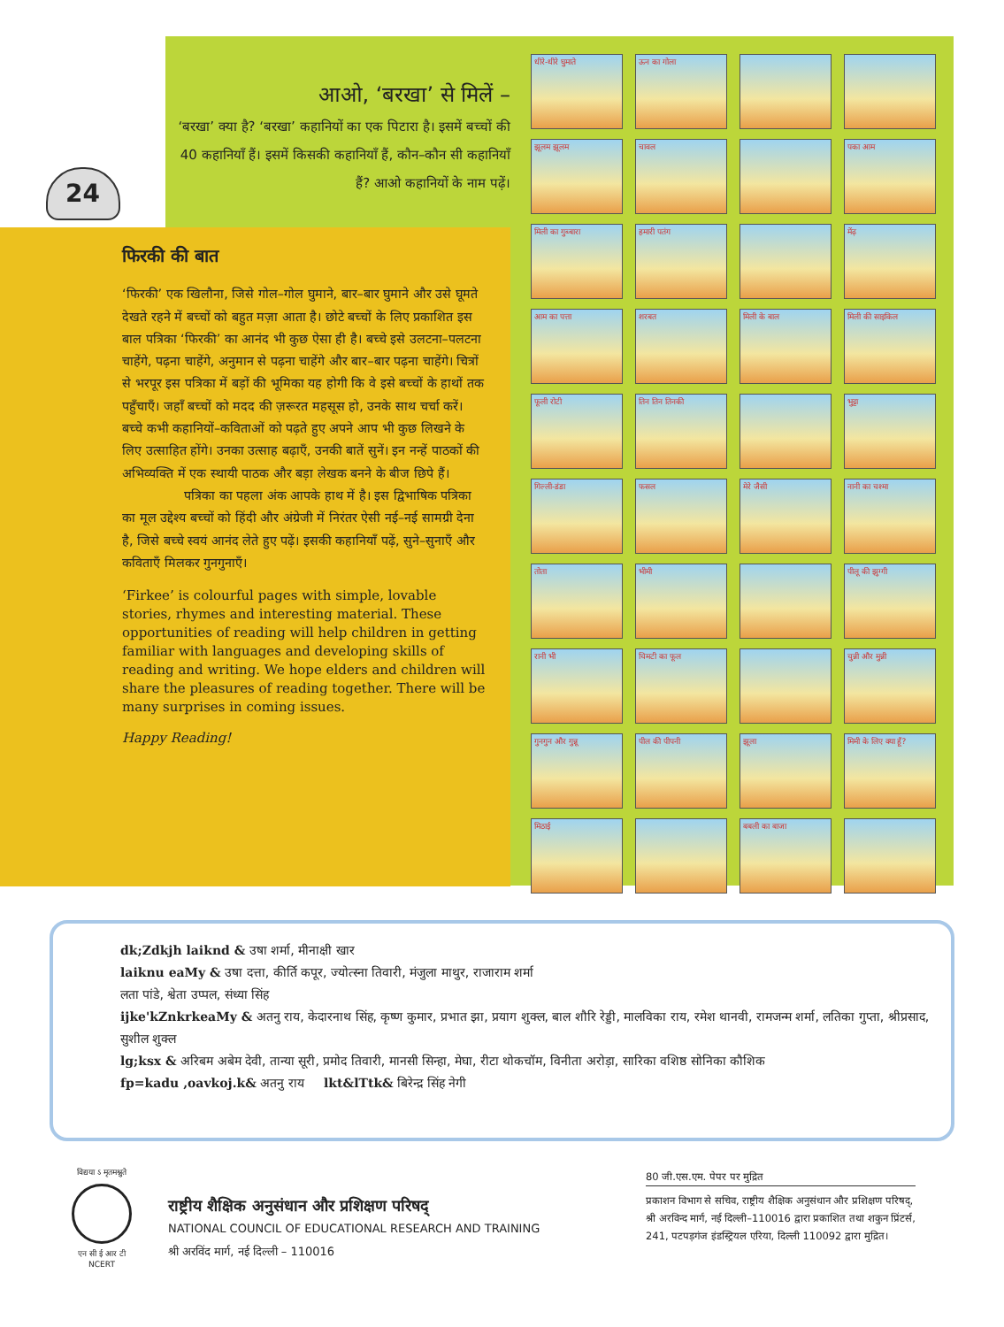24
आओ, ‘बरखा’ से मिलें –
‘बरखा’ क्या है? ‘बरखा’ कहानियों का एक पिटारा है। इसमें बच्चों की 40 कहानियाँ हैं। इसमें किसकी कहानियाँ हैं, कौन–कौन सी कहानियाँ हैं? आओ कहानियों के नाम पढ़ें।
फिरकी की बात
‘फिरकी’ एक खिलौना, जिसे गोल–गोल घुमाने, बार–बार घुमाने और उसे घूमते देखते रहने में बच्चों को बहुत मज़ा आता है। छोटे बच्चों के लिए प्रकाशित इस बाल पत्रिका ‘फिरकी’ का आनंद भी कुछ ऐसा ही है। बच्चे इसे उलटना–पलटना चाहेंगे, पढ़ना चाहेंगे, अनुमान से पढ़ना चाहेंगे और बार–बार पढ़ना चाहेंगे। चित्रों से भरपूर इस पत्रिका में बड़ों की भूमिका यह होगी कि वे इसे बच्चों के हाथों तक पहुँचाएँ। जहाँ बच्चों को मदद की ज़रूरत महसूस हो, उनके साथ चर्चा करें। बच्चे कभी कहानियों–कविताओं को पढ़ते हुए अपने आप भी कुछ लिखने के लिए उत्साहित होंगे। उनका उत्साह बढ़ाएँ, उनकी बातें सुनें। इन नन्हें पाठकों की अभिव्यक्ति में एक स्थायी पाठक और बड़ा लेखक बनने के बीज छिपे हैं।
पत्रिका का पहला अंक आपके हाथ में है। इस द्विभाषिक पत्रिका का मूल उद्देश्य बच्चों को हिंदी और अंग्रेजी में निरंतर ऐसी नई–नई सामग्री देना है, जिसे बच्चे स्वयं आनंद लेते हुए पढ़ें। इसकी कहानियाँ पढ़ें, सुने–सुनाएँ और कविताएँ मिलकर गुनगुनाएँ।
‘Firkee’ is colourful pages with simple, lovable stories, rhymes and interesting material. These opportunities of reading will help children in getting familiar with languages and developing skills of reading and writing. We hope elders and children will share the pleasures of reading together. There will be many surprises in coming issues.
Happy Reading!
धीरे-धीरे घुमाते
ऊन का गोला
झूलम झूलम
चावल
पका आम
मिली का गुब्बारा
हमारी पतंग
मेंढ़
आम का पत्ता
शरबत
मिली के बाल
मिली की साइकिल
फूली रोटी
तिन तिन तिनकी
भुट्टा
गिल्ली-डंडा
फसल
मेरे जैसी
नानी का चश्मा
तोता
भीमी
पीलू की झुग्गी
रानी भी
चिमटी का फूल
चुन्नी और मुन्नी
गुनगुन और गुन्नू
पील की पीपनी
झूला
मिमी के लिए क्या हूँ?
मिठाई
बबली का बाजा
dk;Zdkjh laiknd & उषा शर्मा, मीनाक्षी खार
laiknu eaMy & उषा दत्ता, कीर्ति कपूर, ज्योत्स्ना तिवारी, मंजुला माथुर, राजाराम शर्मा
लता पांडे, श्वेता उप्पल, संध्या सिंह
ijke'kZnkrkeaMy & अतनु राय, केदारनाथ सिंह, कृष्ण कुमार, प्रभात झा, प्रयाग शुक्ल, बाल शौरि रेड्डी, मालविका राय, रमेश थानवी, रामजन्म शर्मा, लतिका गुप्ता, श्रीप्रसाद, सुशील शुक्ल
lg;ksx & अरिबम अबेम देवी, तान्या सूरी, प्रमोद तिवारी, मानसी सिन्हा, मेघा, रीटा थोकचॉम, विनीता अरोड़ा, सारिका वशिष्ठ सोनिका कौशिक
fp=kadu ,oavkoj.k& अतनु राय lkt&lTtk& बिरेन्द्र सिंह नेगी
विद्यया ऽ मृतमश्नुते
एन सी ई आर टी
NCERT
राष्ट्रीय शैक्षिक अनुसंधान और प्रशिक्षण परिषद्
NATIONAL COUNCIL OF EDUCATIONAL RESEARCH AND TRAINING
श्री अरविंद मार्ग, नई दिल्ली – 110016
80 जी.एस.एम. पेपर पर मुद्रित
प्रकाशन विभाग से सचिव, राष्ट्रीय शैक्षिक अनुसंधान और प्रशिक्षण परिषद्, श्री अरविन्द मार्ग, नई दिल्ली–110016 द्वारा प्रकाशित तथा शकुन प्रिंटर्स, 241, पटपड़गंज इंडस्ट्रियल एरिया, दिल्ली 110092 द्वारा मुद्रित।